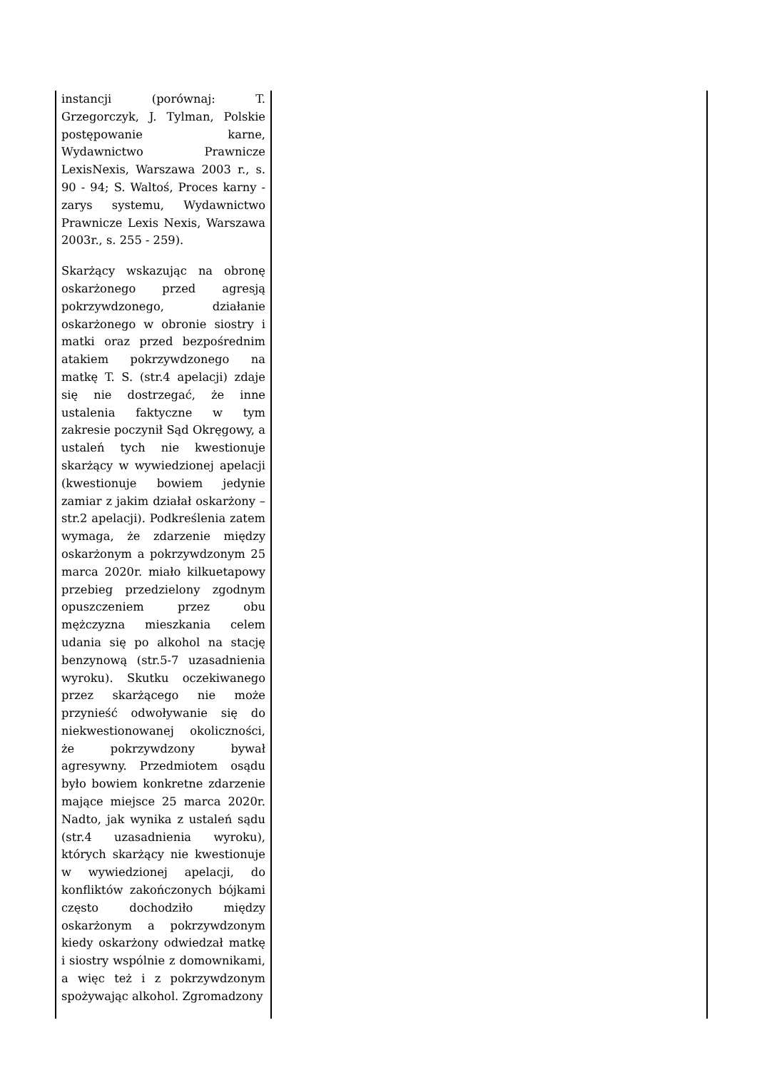| instancji (porównaj: T. Grzegorczyk, J. Tylman, Polskie postępowanie karne, Wydawnictwo Prawnicze LexisNexis, Warszawa 2003 r., s. 90 - 94; S. Waltoś, Proces karny - zarys systemu, Wydawnictwo Prawnicze Lexis Nexis, Warszawa 2003r., s. 255 - 259). Skarżący wskazując na obronę oskarżonego przed agresją pokrzywdzonego, działanie oskarżonego w obronie siostry i matki oraz przed bezpośrednim atakiem pokrzywdzonego na matkę T. S. (str.4 apelacji) zdaje się nie dostrzegać, że inne ustalenia faktyczne w tym zakresie poczynił Sąd Okręgowy, a ustaleń tych nie kwestionuje skarżący w wywiedzionej apelacji (kwestionuje bowiem jedynie zamiar z jakim działał oskarżony – str.2 apelacji). Podkreślenia zatem wymaga, że zdarzenie między oskarżonym a pokrzywdzonym 25 marca 2020r. miało kilkuetapowy przebieg przedzielony zgodnym opuszczeniem przez obu mężczyzna mieszkania celem udania się po alkohol na stację benzynową (str.5-7 uzasadnienia wyroku). Skutku oczekiwanego przez skarżącego nie może przynieść odwoływanie się do niekwestionowanej okoliczności, że pokrzywdzony bywał agresywny. Przedmiotem osądu było bowiem konkretne zdarzenie mające miejsce 25 marca 2020r. Nadto, jak wynika z ustaleń sądu (str.4 uzasadnienia wyroku), których skarżący nie kwestionuje w wywiedzionej apelacji, do konfliktów zakończonych bójkami często dochodziło między oskarżonym a pokrzywdzonym kiedy oskarżony odwiedzał matkę i siostry wspólnie z domownikami, a więc też i z pokrzywdzonym spożywając alkohol. Zgromadzony | |